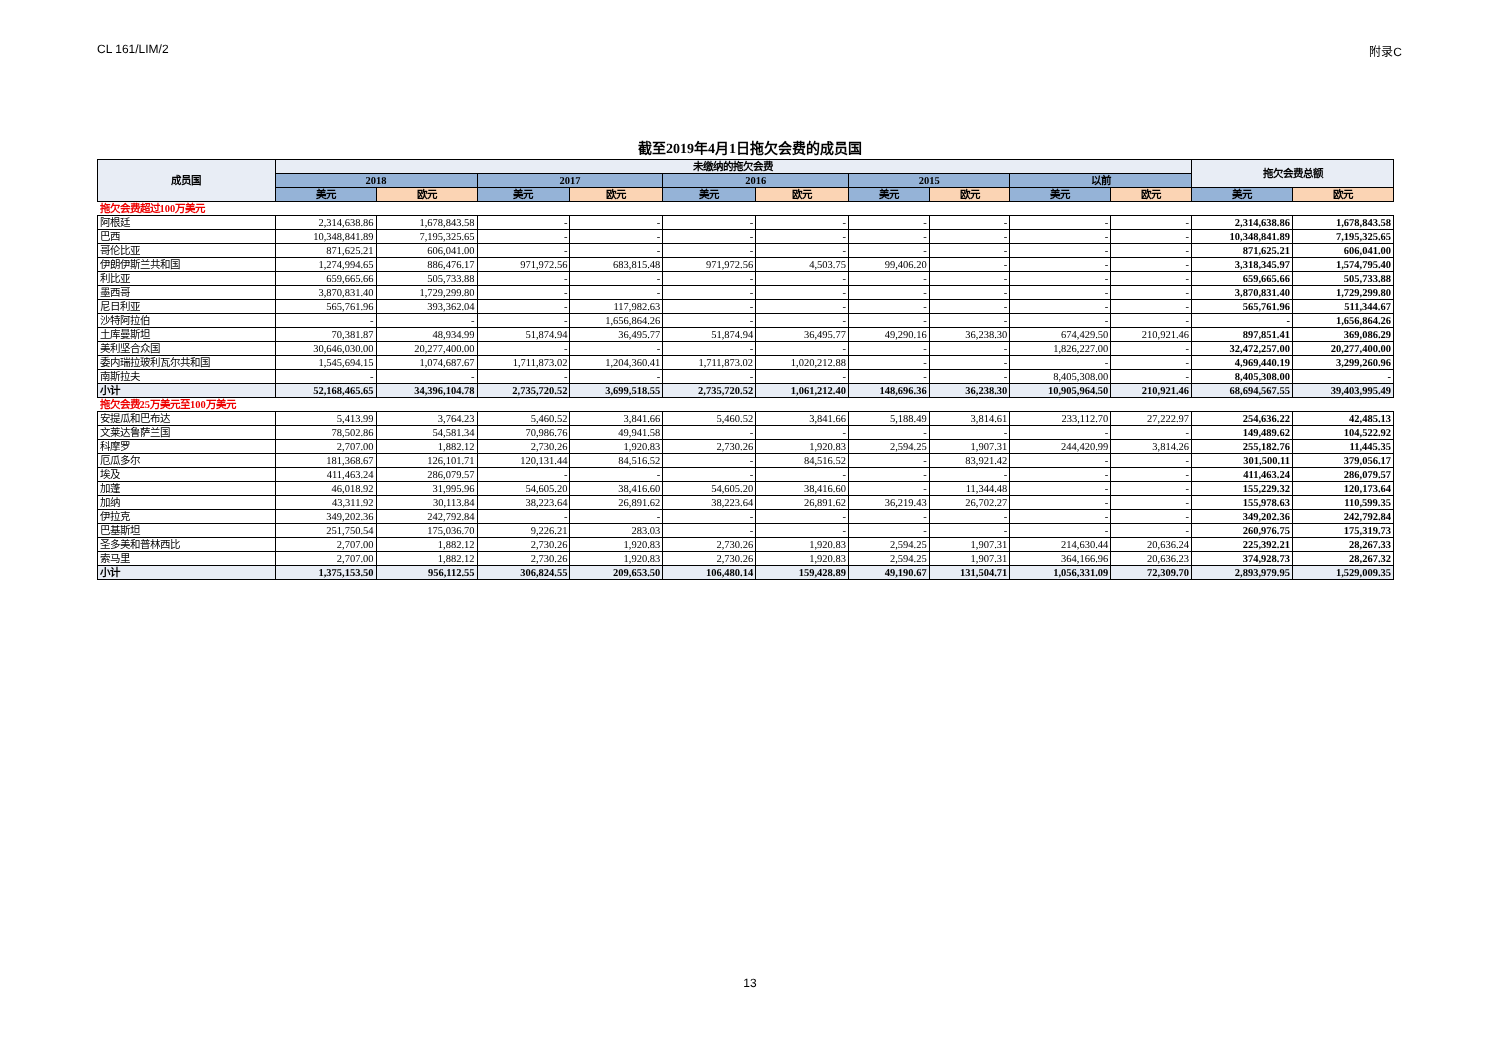CL 161/LIM/2 附录C
截至2019年4月1日拖欠会费的成员国
| 成员国 | 未缴纳的拖欠会费 | | | | | | | | | | 拖欠会费总额 | |
| --- | --- | --- | --- | --- | --- | --- | --- | --- | --- | --- | --- | --- |
| | 2018 | | 2017 | | 2016 | | 2015 | | 以前 | | | |
| | 美元 | 欧元 | 美元 | 欧元 | 美元 | 欧元 | 美元 | 欧元 | 美元 | 欧元 | 美元 | 欧元 |
| 拖欠会费超过100万美元 | | | | | | | | | | | | |
| 阿根廷 | 2,314,638.86 | 1,678,843.58 | - | - | - | - | - | - | - | - | 2,314,638.86 | 1,678,843.58 |
| 巴西 | 10,348,841.89 | 7,195,325.65 | - | - | - | - | - | - | - | - | 10,348,841.89 | 7,195,325.65 |
| 哥伦比亚 | 871,625.21 | 606,041.00 | - | - | - | - | - | - | - | - | 871,625.21 | 606,041.00 |
| 伊朗伊斯兰共和国 | 1,274,994.65 | 886,476.17 | 971,972.56 | 683,815.48 | 971,972.56 | 4,503.75 | 99,406.20 | - | - | - | 3,318,345.97 | 1,574,795.40 |
| 利比亚 | 659,665.66 | 505,733.88 | - | - | - | - | - | - | - | - | 659,665.66 | 505,733.88 |
| 墨西哥 | 3,870,831.40 | 1,729,299.80 | - | - | - | - | - | - | - | - | 3,870,831.40 | 1,729,299.80 |
| 尼日利亚 | 565,761.96 | 393,362.04 | - | 117,982.63 | - | - | - | - | - | - | 565,761.96 | 511,344.67 |
| 沙特阿拉伯 | - | - | - | 1,656,864.26 | - | - | - | - | - | - | - | 1,656,864.26 |
| 土库曼斯坦 | 70,381.87 | 48,934.99 | 51,874.94 | 36,495.77 | 51,874.94 | 36,495.77 | 49,290.16 | 36,238.30 | 674,429.50 | 210,921.46 | 897,851.41 | 369,086.29 |
| 美利坚合众国 | 30,646,030.00 | 20,277,400.00 | - | - | - | - | - | - | 1,826,227.00 | - | 32,472,257.00 | 20,277,400.00 |
| 委内瑞拉玻利瓦尔共和国 | 1,545,694.15 | 1,074,687.67 | 1,711,873.02 | 1,204,360.41 | 1,711,873.02 | 1,020,212.88 | - | - | - | - | 4,969,440.19 | 3,299,260.96 |
| 南斯拉夫 | - | - | - | - | - | - | - | - | 8,405,308.00 | - | 8,405,308.00 | - |
| 小计 | 52,168,465.65 | 34,396,104.78 | 2,735,720.52 | 3,699,518.55 | 2,735,720.52 | 1,061,212.40 | 148,696.36 | 36,238.30 | 10,905,964.50 | 210,921.46 | 68,694,567.55 | 39,403,995.49 |
| 拖欠会费25万美元至100万美元 | | | | | | | | | | | | |
| 安提瓜和巴布达 | 5,413.99 | 3,764.23 | 5,460.52 | 3,841.66 | 5,460.52 | 3,841.66 | 5,188.49 | 3,814.61 | 233,112.70 | 27,222.97 | 254,636.22 | 42,485.13 |
| 文莱达鲁萨兰国 | 78,502.86 | 54,581.34 | 70,986.76 | 49,941.58 | - | - | - | - | - | - | 149,489.62 | 104,522.92 |
| 科摩罗 | 2,707.00 | 1,882.12 | 2,730.26 | 1,920.83 | 2,730.26 | 1,920.83 | 2,594.25 | 1,907.31 | 244,420.99 | 3,814.26 | 255,182.76 | 11,445.35 |
| 厄瓜多尔 | 181,368.67 | 126,101.71 | 120,131.44 | 84,516.52 | - | 84,516.52 | - | 83,921.42 | - | - | 301,500.11 | 379,056.17 |
| 埃及 | 411,463.24 | 286,079.57 | - | - | - | - | - | - | - | - | 411,463.24 | 286,079.57 |
| 加蓬 | 46,018.92 | 31,995.96 | 54,605.20 | 38,416.60 | 54,605.20 | 38,416.60 | - | 11,344.48 | - | - | 155,229.32 | 120,173.64 |
| 加纳 | 43,311.92 | 30,113.84 | 38,223.64 | 26,891.62 | 38,223.64 | 26,891.62 | 36,219.43 | 26,702.27 | - | - | 155,978.63 | 110,599.35 |
| 伊拉克 | 349,202.36 | 242,792.84 | - | - | - | - | - | - | - | - | 349,202.36 | 242,792.84 |
| 巴基斯坦 | 251,750.54 | 175,036.70 | 9,226.21 | 283.03 | - | - | - | - | - | - | 260,976.75 | 175,319.73 |
| 圣多美和普林西比 | 2,707.00 | 1,882.12 | 2,730.26 | 1,920.83 | 2,730.26 | 1,920.83 | 2,594.25 | 1,907.31 | 214,630.44 | 20,636.24 | 225,392.21 | 28,267.33 |
| 索马里 | 2,707.00 | 1,882.12 | 2,730.26 | 1,920.83 | 2,730.26 | 1,920.83 | 2,594.25 | 1,907.31 | 364,166.96 | 20,636.23 | 374,928.73 | 28,267.32 |
| 小计 | 1,375,153.50 | 956,112.55 | 306,824.55 | 209,653.50 | 106,480.14 | 159,428.89 | 49,190.67 | 131,504.71 | 1,056,331.09 | 72,309.70 | 2,893,979.95 | 1,529,009.35 |
13